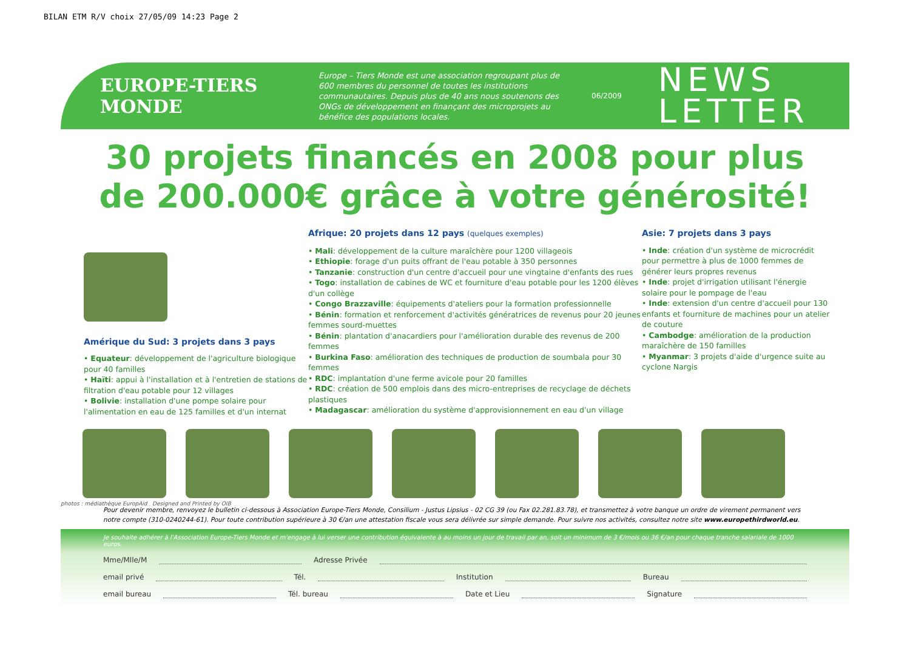BILAN ETM R/V choix 27/05/09 14:23 Page 2
EUROPE-TIERS MONDE
Europe – Tiers Monde est une association regroupant plus de 600 membres du personnel de toutes les institutions communautaires. Depuis plus de 40 ans nous soutenons des ONGs de développement en finançant des microprojets au bénéfice des populations locales.
06/2009
NEWS
LETTER
30 projets financés en 2008 pour plus
de 200.000€ grâce à votre générosité!
Amérique du Sud: 3 projets dans 3 pays
• Equateur: développement de l'agriculture biologique pour 40 familles
• Haïti: appui à l'installation et à l'entretien de stations de filtration d'eau potable pour 12 villages
• Bolivie: installation d'une pompe solaire pour l'alimentation en eau de 125 familles et d'un internat
Afrique: 20 projets dans 12 pays (quelques exemples)
• Mali: développement de la culture maraîchère pour 1200 villageois
• Ethiopie: forage d'un puits offrant de l'eau potable à 350 personnes
• Tanzanie: construction d'un centre d'accueil pour une vingtaine d'enfants des rues
• Togo: installation de cabines de WC et fourniture d'eau potable pour les 1200 élèves d'un collège
• Congo Brazzaville: équipements d'ateliers pour la formation professionnelle
• Bénin: formation et renforcement d'activités génératrices de revenus pour 20 jeunes femmes sourd-muettes
• Bénin: plantation d'anacardiers pour l'amélioration durable des revenus de 200 femmes
• Burkina Faso: amélioration des techniques de production de soumbala pour 30 femmes
• RDC: implantation d'une ferme avicole pour 20 familles
• RDC: création de 500 emplois dans des micro-entreprises de recyclage de déchets plastiques
• Madagascar: amélioration du système d'approvisionnement en eau d'un village
Asie: 7 projets dans 3 pays
• Inde: création d'un système de microcrédit pour permettre à plus de 1000 femmes de générer leurs propres revenus
• Inde: projet d'irrigation utilisant l'énergie solaire pour le pompage de l'eau
• Inde: extension d'un centre d'accueil pour 130 enfants et fourniture de machines pour un atelier de couture
• Cambodge: amélioration de la production maraîchère de 150 familles
• Myanmar: 3 projets d'aide d'urgence suite au cyclone Nargis
photos : médiathèque EuropAid Designed and Printed by OIB
Pour devenir membre, renvoyez le bulletin ci-dessous à Association Europe-Tiers Monde, Consilium - Justus Lipsius - 02 CG 39 (ou Fax 02.281.83.78), et transmettez à votre banque un ordre de virement permanent vers notre compte (310-0240244-61). Pour toute contribution supérieure à 30 €/an une attestation fiscale vous sera délivrée sur simple demande. Pour suivre nos activités, consultez notre site www.europethirdworld.eu.
Je souhaite adhérer à l'Association Europe-Tiers Monde et m'engage à lui verser une contribution équivalente à au moins un jour de travail par an, soit un minimum de 3 €/mois ou 36 €/an pour chaque tranche salariale de 1000 euros.
Mme/Mlle/M Adresse Privée
email privé Tél. Institution Bureau
email bureau Tél. bureau Date et Lieu Signature